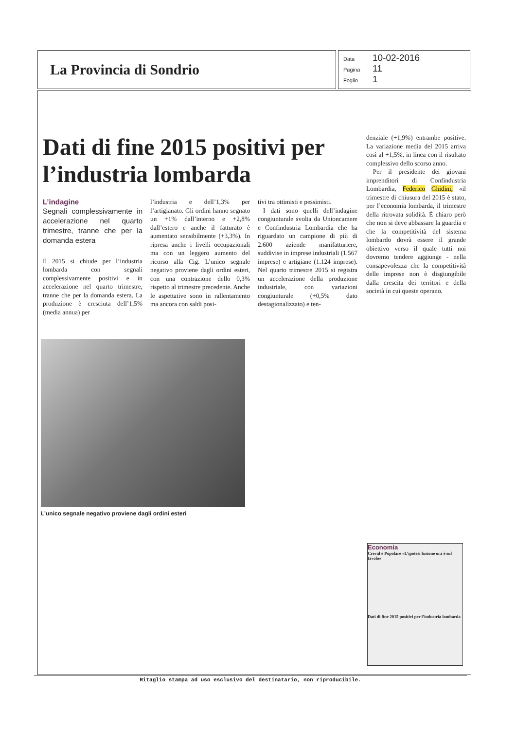La Provincia di Sondrio
Data 10-02-2016
Pagina 11
Foglio 1
Dati di fine 2015 positivi per l’industria lombarda
L’indagine
Segnali complessivamente in accelerazione nel quarto trimestre, tranne che per la domanda estera
Il 2015 si chiude per l’industria lombarda con segnali complessivamente positivi e in accelerazione nel quarto trimestre, tranne che per la domanda estera. La produzione è cresciuta dell’1,5% (media annua) per
l’industria e dell’1,3% per l’artigianato. Gli ordini hanno segnato un +1% dall’interno e +2,8% dall’estero e anche il fatturato è aumentato sensibilmente (+3,3%). In ripresa anche i livelli occupazionali ma con un leggero aumento del ricorso alla Cig. L’unico segnale negativo proviene dagli ordini esteri, con una contrazione dello 0,3% rispetto al trimestre precedente. Anche le aspettative sono in rallentamento ma ancora con saldi posi-
tivi tra ottimisti e pessimisti.
I dati sono quelli dell’indagine congiunturale svolta da Unioncamere e Confindustria Lombardia che ha riguardato un campione di più di 2.600 aziende manifatturiere, suddivise in imprese industriali (1.567 imprese) e artigiane (1.124 imprese). Nel quarto trimestre 2015 si registra un accelerazione della produzione industriale, con variazioni congiunturale (+0,5% dato destagionalizzato) e ten-
denziale (+1,9%) entrambe positive. La variazione media del 2015 arriva così al +1,5%, in linea con il risultato complessivo dello scorso anno.
Per il presidente dei giovani imprenditori di Confindustria Lombardia, Federico Ghidini, «il trimestre di chiusura del 2015 è stato, per l’economia lombarda, il trimestre della ritrovata solidità. È chiaro però che non si deve abbassare la guardia e che la competitività del sistema lombardo dovrà essere il grande obiettivo verso il quale tutti noi dovremo tendere aggiunge - nella consapevolezza che la competitività delle imprese non è disgiungibile dalla crescita dei territori e della società in cui queste operano.
L’unico segnale negativo proviene dagli ordini esteri
Economia
Creval e Popolare «L’ipotesi fusione ora è sul tavolo»
Dati di fine 2015 positivi per l’industria lombarda
Ritaglio stampa ad uso esclusivo del destinatario, non riproducibile.